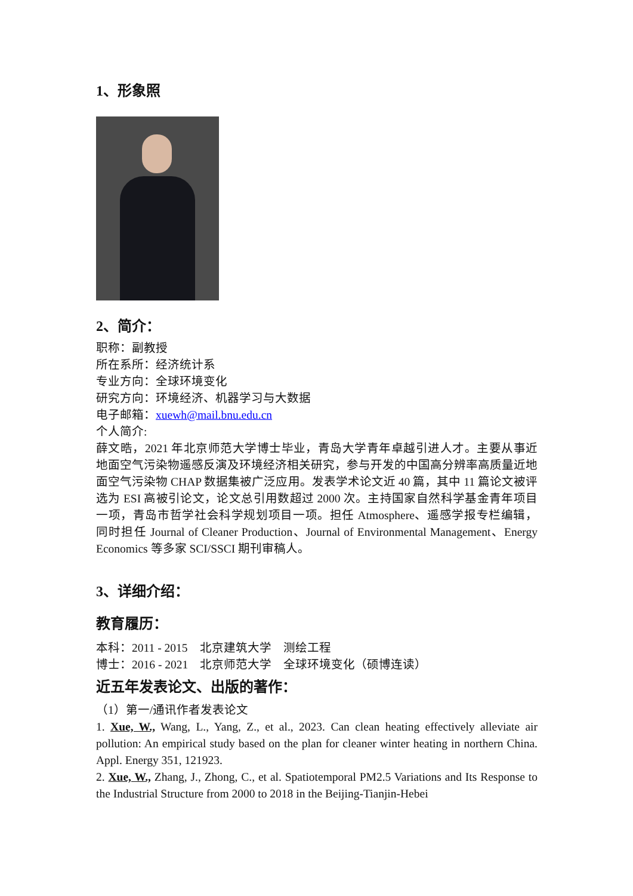1、形象照
2、简介：
职称：副教授
所在系所：经济统计系
专业方向：全球环境变化
研究方向：环境经济、机器学习与大数据
电子邮箱：xuewh@mail.bnu.edu.cn
个人简介:
薛文晧，2021 年北京师范大学博士毕业，青岛大学青年卓越引进人才。主要从事近地面空气污染物遥感反演及环境经济相关研究，参与开发的中国高分辨率高质量近地面空气污染物 CHAP 数据集被广泛应用。发表学术论文近 40 篇，其中 11 篇论文被评选为 ESI 高被引论文，论文总引用数超过 2000 次。主持国家自然科学基金青年项目一项，青岛市哲学社会科学规划项目一项。担任 Atmosphere、遥感学报专栏编辑，同时担任 Journal of Cleaner Production、Journal of Environmental Management、Energy Economics 等多家 SCI/SSCI 期刊审稿人。
3、详细介绍：
教育履历：
本科：2011 - 2015　北京建筑大学　测绘工程
博士：2016 - 2021　北京师范大学　全球环境变化（硕博连读）
近五年发表论文、出版的著作：
（1）第一/通讯作者发表论文
1. Xue, W., Wang, L., Yang, Z., et al., 2023. Can clean heating effectively alleviate air pollution: An empirical study based on the plan for cleaner winter heating in northern China. Appl. Energy 351, 121923.
2. Xue, W., Zhang, J., Zhong, C., et al. Spatiotemporal PM2.5 Variations and Its Response to the Industrial Structure from 2000 to 2018 in the Beijing-Tianjin-Hebei